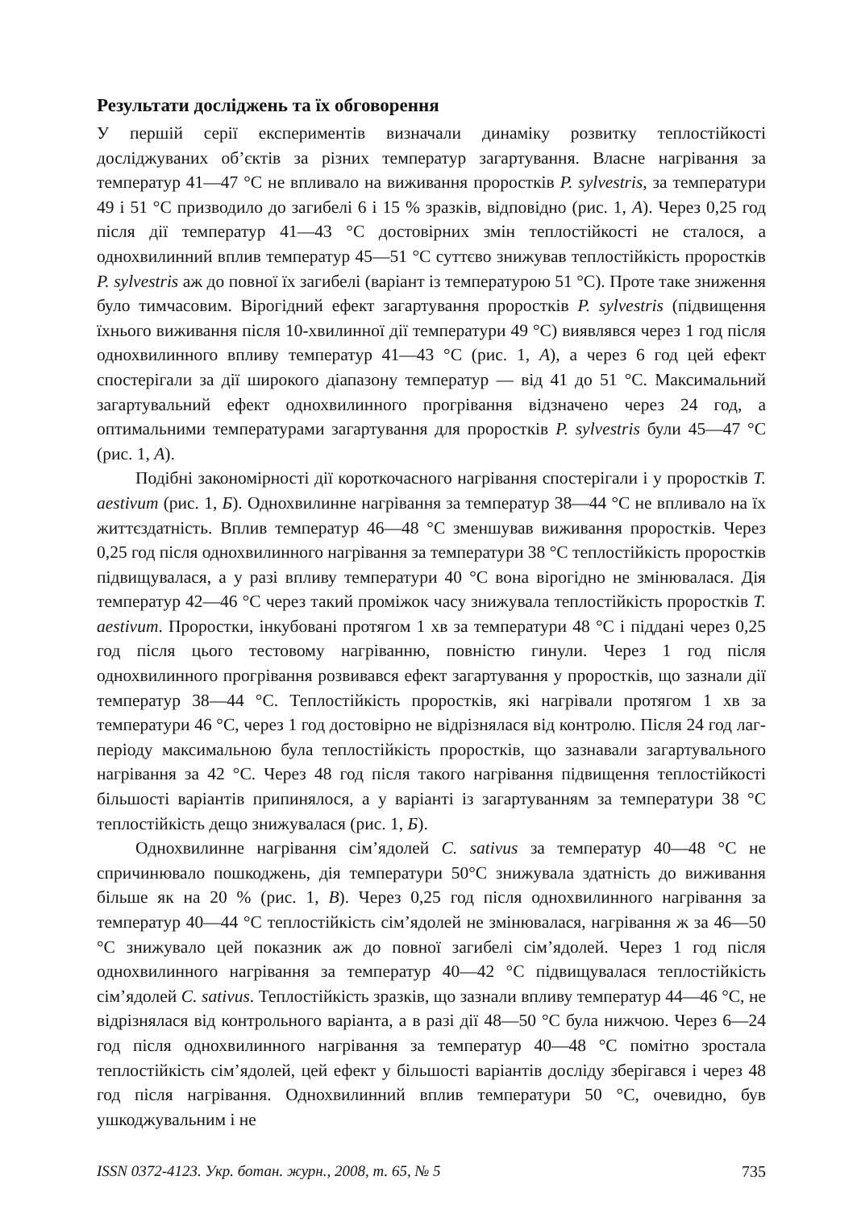Результати досліджень та їх обговорення
У першій серії експериментів визначали динаміку розвитку теплостійкості досліджуваних об’єктів за різних температур загартування. Власне нагрівання за температур 41—47 °C не впливало на виживання проростків P. sylvestris, за температури 49 і 51 °C призводило до загибелі 6 і 15 % зразків, відповідно (рис. 1, А). Через 0,25 год після дії температур 41—43 °C достовірних змін теплостійкості не сталося, а однохвилинний вплив температур 45—51 °C суттєво знижував теплостійкість проростків P. sylvestris аж до повної їх загибелі (варіант із температурою 51 °C). Проте таке зниження було тимчасовим. Вірогідний ефект загартування проростків P. sylvestris (підвищення їхнього виживання після 10-хвилинної дії температури 49 °C) виявлявся через 1 год після однохвилинного впливу температур 41—43 °C (рис. 1, А), а через 6 год цей ефект спостерігали за дії широкого діапазону температур — від 41 до 51 °C. Максимальний загартувальний ефект однохвилинного прогрівання відзначено через 24 год, а оптимальними температурами загартування для проростків P. sylvestris були 45—47 °C (рис. 1, А).
Подібні закономірності дії короткочасного нагрівання спостерігали і у проростків T. aestivum (рис. 1, Б). Однохвилинне нагрівання за температур 38—44 °C не впливало на їх життєздатність. Вплив температур 46—48 °C зменшував виживання проростків. Через 0,25 год після однохвилинного нагрівання за температури 38 °C теплостійкість проростків підвищувалася, а у разі впливу температури 40 °C вона вірогідно не змінювалася. Дія температур 42—46 °C через такий проміжок часу знижувала теплостійкість проростків T. aestivum. Проростки, інкубовані протягом 1 хв за температури 48 °C і піддані через 0,25 год після цього тестовому нагріванню, повністю гинули. Через 1 год після однохвилинного прогрівання розвивався ефект загартування у проростків, що зазнали дії температур 38—44 °C. Теплостійкість проростків, які нагрівали протягом 1 хв за температури 46 °C, через 1 год достовірно не відрізнялася від контролю. Після 24 год лаг-періоду максимальною була теплостійкість проростків, що зазнавали загартувального нагрівання за 42 °C. Через 48 год після такого нагрівання підвищення теплостійкості більшості варіантів припинялося, а у варіанті із загартуванням за температури 38 °C теплостійкість дещо знижувалася (рис. 1, Б).
Однохвилинне нагрівання сім’ядолей C. sativus за температур 40—48 °C не спричинювало пошкоджень, дія температури 50°C знижувала здатність до виживання більше як на 20 % (рис. 1, В). Через 0,25 год після однохвилинного нагрівання за температур 40—44 °C теплостійкість сім’ядолей не змінювалася, нагрівання ж за 46—50 °C знижувало цей показник аж до повної загибелі сім’ядолей. Через 1 год після однохвилинного нагрівання за температур 40—42 °C підвищувалася теплостійкість сім’ядолей C. sativus. Теплостійкість зразків, що зазнали впливу температур 44—46 °C, не відрізнялася від контрольного варіанта, а в разі дії 48—50 °C була нижчою. Через 6—24 год після однохвилинного нагрівання за температур 40—48 °C помітно зростала теплостійкість сім’ядолей, цей ефект у більшості варіантів досліду зберігався і через 48 год після нагрівання. Однохвилинний вплив температури 50 °C, очевидно, був ушкоджувальним і не
ISSN 0372-4123. Укр. ботан. журн., 2008, т. 65, № 5 735